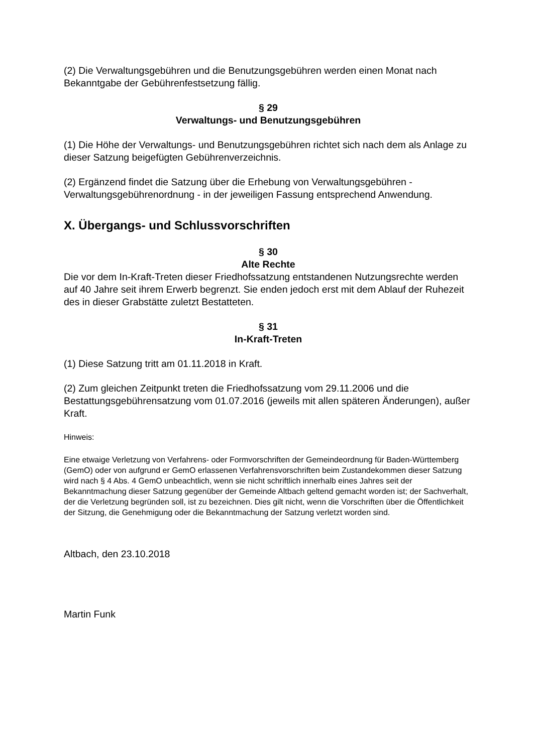(2) Die Verwaltungsgebühren und die Benutzungsgebühren werden einen Monat nach Bekanntgabe der Gebührenfestsetzung fällig.
§ 29
Verwaltungs- und Benutzungsgebühren
(1) Die Höhe der Verwaltungs- und Benutzungsgebühren richtet sich nach dem als Anlage zu dieser Satzung beigefügten Gebührenverzeichnis.
(2) Ergänzend findet die Satzung über die Erhebung von Verwaltungsgebühren - Verwaltungsgebührenordnung - in der jeweiligen Fassung entsprechend Anwendung.
X. Übergangs- und Schlussvorschriften
§ 30
Alte Rechte
Die vor dem In-Kraft-Treten dieser Friedhofssatzung entstandenen Nutzungsrechte werden auf 40 Jahre seit ihrem Erwerb begrenzt. Sie enden jedoch erst mit dem Ablauf der Ruhezeit des in dieser Grabstätte zuletzt Bestatteten.
§ 31
In-Kraft-Treten
(1) Diese Satzung tritt am 01.11.2018 in Kraft.
(2) Zum gleichen Zeitpunkt treten die Friedhofssatzung vom 29.11.2006 und die Bestattungsgebührensatzung vom 01.07.2016 (jeweils mit allen späteren Änderungen), außer Kraft.
Hinweis:
Eine etwaige Verletzung von Verfahrens- oder Formvorschriften der Gemeindeordnung für Baden-Württemberg (GemO) oder von aufgrund er GemO erlassenen Verfahrensvorschriften beim Zustandekommen dieser Satzung wird nach § 4 Abs. 4 GemO unbeachtlich, wenn sie nicht schriftlich innerhalb eines Jahres seit der Bekanntmachung dieser Satzung gegenüber der Gemeinde Altbach geltend gemacht worden ist; der Sachverhalt, der die Verletzung begründen soll, ist zu bezeichnen. Dies gilt nicht, wenn die Vorschriften über die Öffentlichkeit der Sitzung, die Genehmigung oder die Bekanntmachung der Satzung verletzt worden sind.
Altbach, den 23.10.2018
Martin Funk